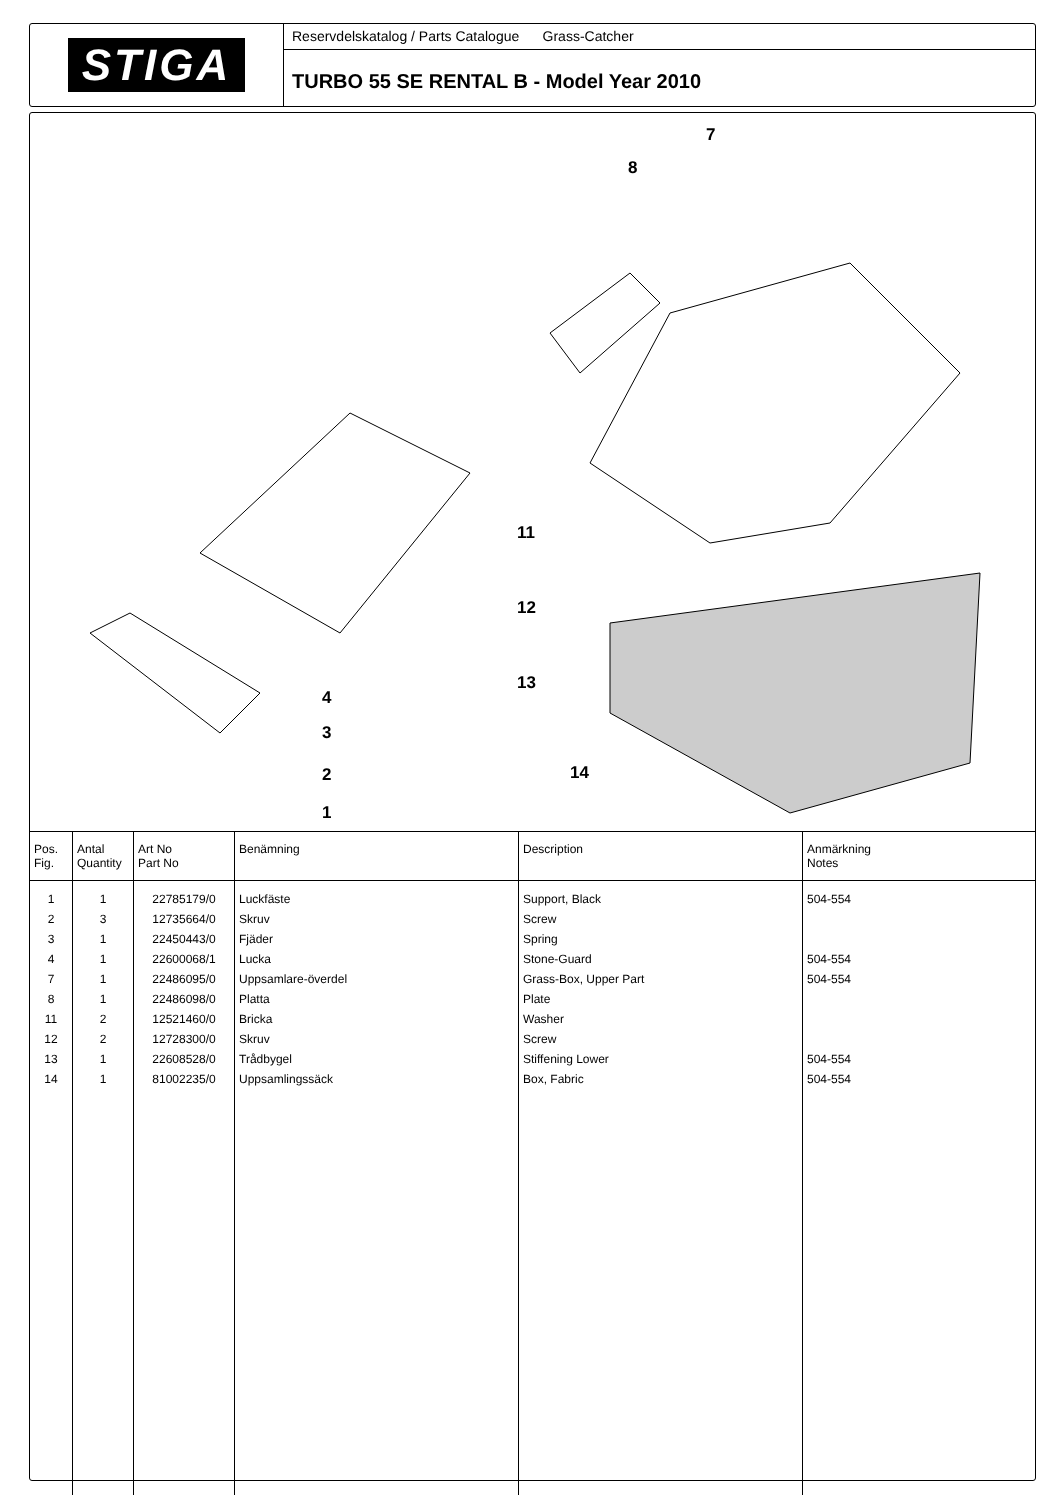STIGA
Reservdelskatalog / Parts Catalogue Grass-Catcher
TURBO 55 SE RENTAL B - Model Year 2010
7
8
11
12
13
14
4
3
2
1
| Pos. Fig. | Antal Quantity | Art No Part No | Benämning | Description | Anmärkning Notes |
| --- | --- | --- | --- | --- | --- |
| 1 | 1 | 22785179/0 | Luckfäste | Support, Black | 504-554 |
| 2 | 3 | 12735664/0 | Skruv | Screw | |
| 3 | 1 | 22450443/0 | Fjäder | Spring | |
| 4 | 1 | 22600068/1 | Lucka | Stone-Guard | 504-554 |
| 7 | 1 | 22486095/0 | Uppsamlare-överdel | Grass-Box, Upper Part | 504-554 |
| 8 | 1 | 22486098/0 | Platta | Plate | |
| 11 | 2 | 12521460/0 | Bricka | Washer | |
| 12 | 2 | 12728300/0 | Skruv | Screw | |
| 13 | 1 | 22608528/0 | Trådbygel | Stiffening Lower | 504-554 |
| 14 | 1 | 81002235/0 | Uppsamlingssäck | Box, Fabric | 504-554 |